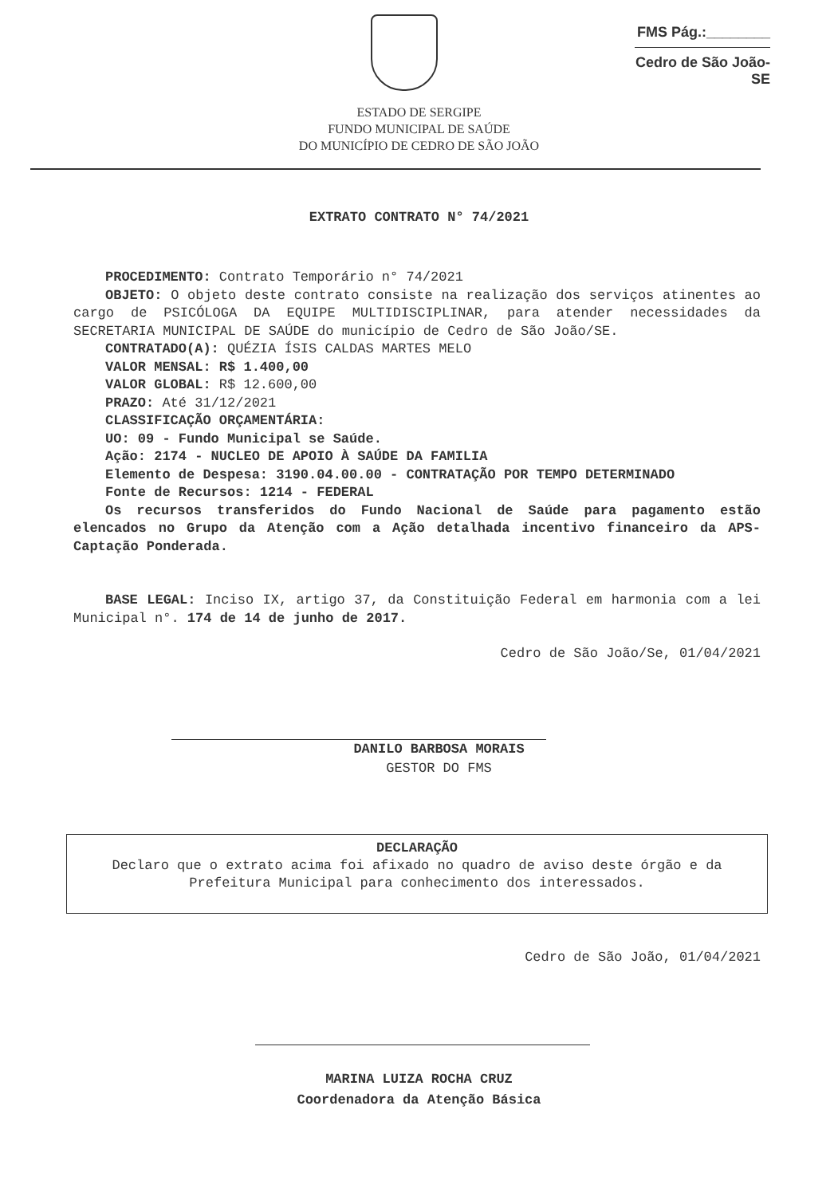FMS Pág.:________
Cedro de São João-SE
ESTADO DE SERGIPE
FUNDO MUNICIPAL DE SAÚDE
DO MUNICÍPIO DE CEDRO DE SÃO JOÃO
EXTRATO CONTRATO N° 74/2021
PROCEDIMENTO: Contrato Temporário n° 74/2021
OBJETO: O objeto deste contrato consiste na realização dos serviços atinentes ao cargo de PSICÓLOGA DA EQUIPE MULTIDISCIPLINAR, para atender necessidades da SECRETARIA MUNICIPAL DE SAÚDE do município de Cedro de São João/SE.
CONTRATADO(A): QUÉZIA ÍSIS CALDAS MARTES MELO
VALOR MENSAL: R$ 1.400,00
VALOR GLOBAL: R$ 12.600,00
PRAZO: Até 31/12/2021
CLASSIFICAÇÃO ORÇAMENTÁRIA:
UO: 09 - Fundo Municipal se Saúde.
Ação: 2174 - NUCLEO DE APOIO À SAÚDE DA FAMILIA
Elemento de Despesa: 3190.04.00.00 - CONTRATAÇÃO POR TEMPO DETERMINADO
Fonte de Recursos: 1214 - FEDERAL
Os recursos transferidos do Fundo Nacional de Saúde para pagamento estão elencados no Grupo da Atenção com a Ação detalhada incentivo financeiro da APS-Captação Ponderada.
BASE LEGAL: Inciso IX, artigo 37, da Constituição Federal em harmonia com a lei Municipal n°. 174 de 14 de junho de 2017.
Cedro de São João/Se, 01/04/2021
DANILO BARBOSA MORAIS
GESTOR DO FMS
DECLARAÇÃO
Declaro que o extrato acima foi afixado no quadro de aviso deste órgão e da Prefeitura Municipal para conhecimento dos interessados.
Cedro de São João, 01/04/2021
MARINA LUIZA ROCHA CRUZ
Coordenadora da Atenção Básica